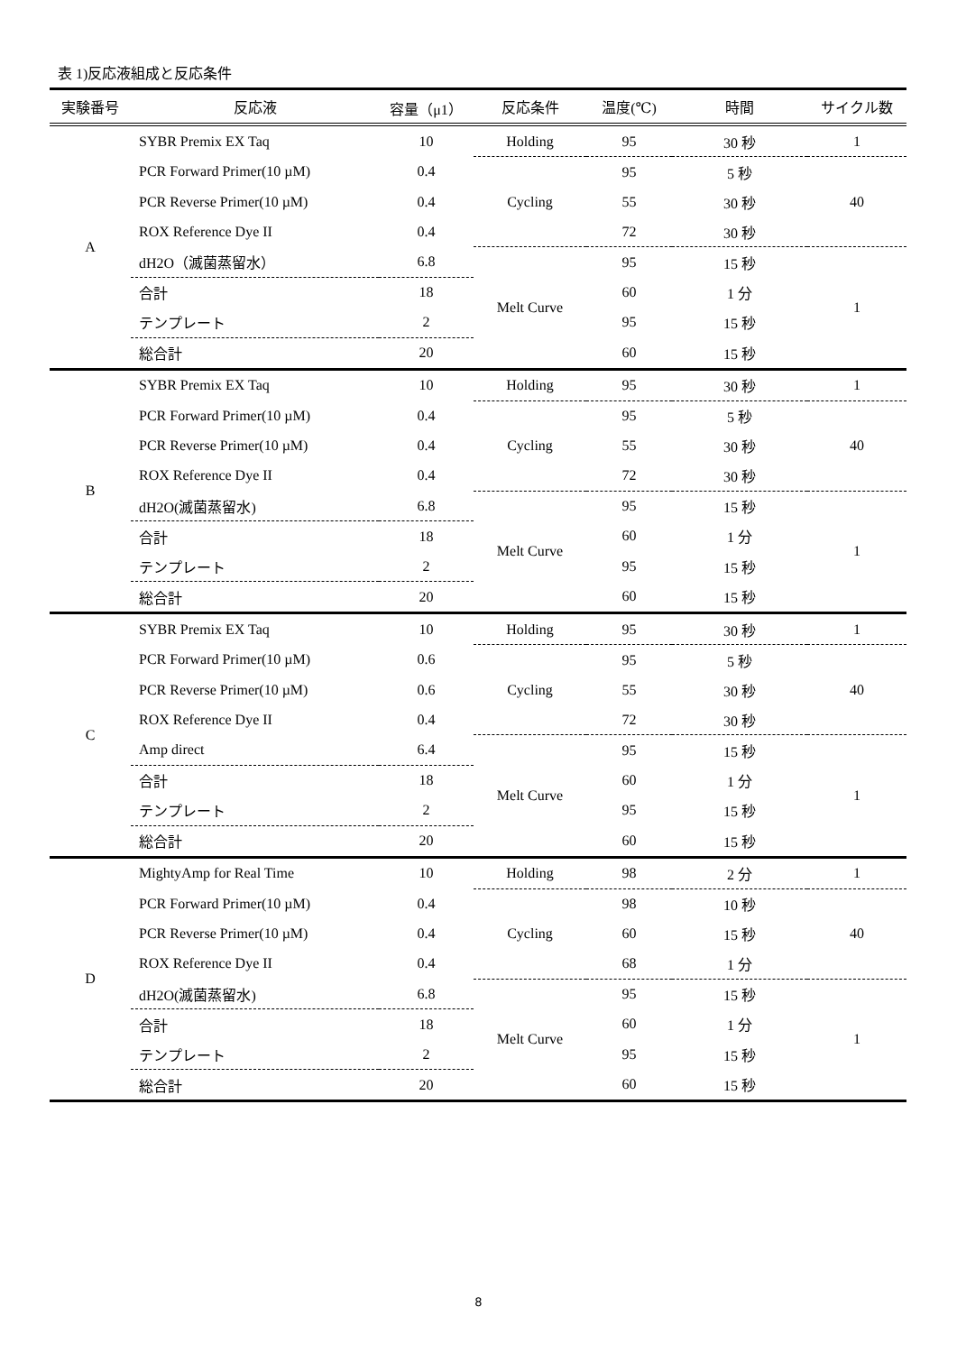表 1)反応液組成と反応条件
| 実験番号 | 反応液 | 容量（μ1） | 反応条件 | 温度(℃) | 時間 | サイクル数 |
| --- | --- | --- | --- | --- | --- | --- |
| A | SYBR Premix EX Taq | 10 | Holding | 95 | 30 秒 | 1 |
| | PCR Forward Primer(10 µM) | 0.4 | Cycling | 95 | 5 秒 | 40 |
| | PCR Reverse Primer(10 µM) | 0.4 | | 55 | 30 秒 | |
| | ROX Reference Dye II | 0.4 | | 72 | 30 秒 | |
| | dH2O（滅菌蒸留水） | 6.8 | Melt Curve | 95 | 15 秒 | 1 |
| | 合計 | 18 | | 60 | 1 分 | |
| | テンプレート | 2 | | 95 | 15 秒 | |
| | 総合計 | 20 | | 60 | 15 秒 | |
| B | SYBR Premix EX Taq | 10 | Holding | 95 | 30 秒 | 1 |
| | PCR Forward Primer(10 µM) | 0.4 | Cycling | 95 | 5 秒 | 40 |
| | PCR Reverse Primer(10 µM) | 0.4 | | 55 | 30 秒 | |
| | ROX Reference Dye II | 0.4 | | 72 | 30 秒 | |
| | dH2O(滅菌蒸留水) | 6.8 | Melt Curve | 95 | 15 秒 | 1 |
| | 合計 | 18 | | 60 | 1 分 | |
| | テンプレート | 2 | | 95 | 15 秒 | |
| | 総合計 | 20 | | 60 | 15 秒 | |
| C | SYBR Premix EX Taq | 10 | Holding | 95 | 30 秒 | 1 |
| | PCR Forward Primer(10 µM) | 0.6 | Cycling | 95 | 5 秒 | 40 |
| | PCR Reverse Primer(10 µM) | 0.6 | | 55 | 30 秒 | |
| | ROX Reference Dye II | 0.4 | | 72 | 30 秒 | |
| | Amp direct | 6.4 | Melt Curve | 95 | 15 秒 | 1 |
| | 合計 | 18 | | 60 | 1 分 | |
| | テンプレート | 2 | | 95 | 15 秒 | |
| | 総合計 | 20 | | 60 | 15 秒 | |
| D | MightyAmp for Real Time | 10 | Holding | 98 | 2 分 | 1 |
| | PCR Forward Primer(10 µM) | 0.4 | Cycling | 98 | 10 秒 | 40 |
| | PCR Reverse Primer(10 µM) | 0.4 | | 60 | 15 秒 | |
| | ROX Reference Dye II | 0.4 | | 68 | 1 分 | |
| | dH2O(滅菌蒸留水) | 6.8 | Melt Curve | 95 | 15 秒 | 1 |
| | 合計 | 18 | | 60 | 1 分 | |
| | テンプレート | 2 | | 95 | 15 秒 | |
| | 総合計 | 20 | | 60 | 15 秒 | |
8